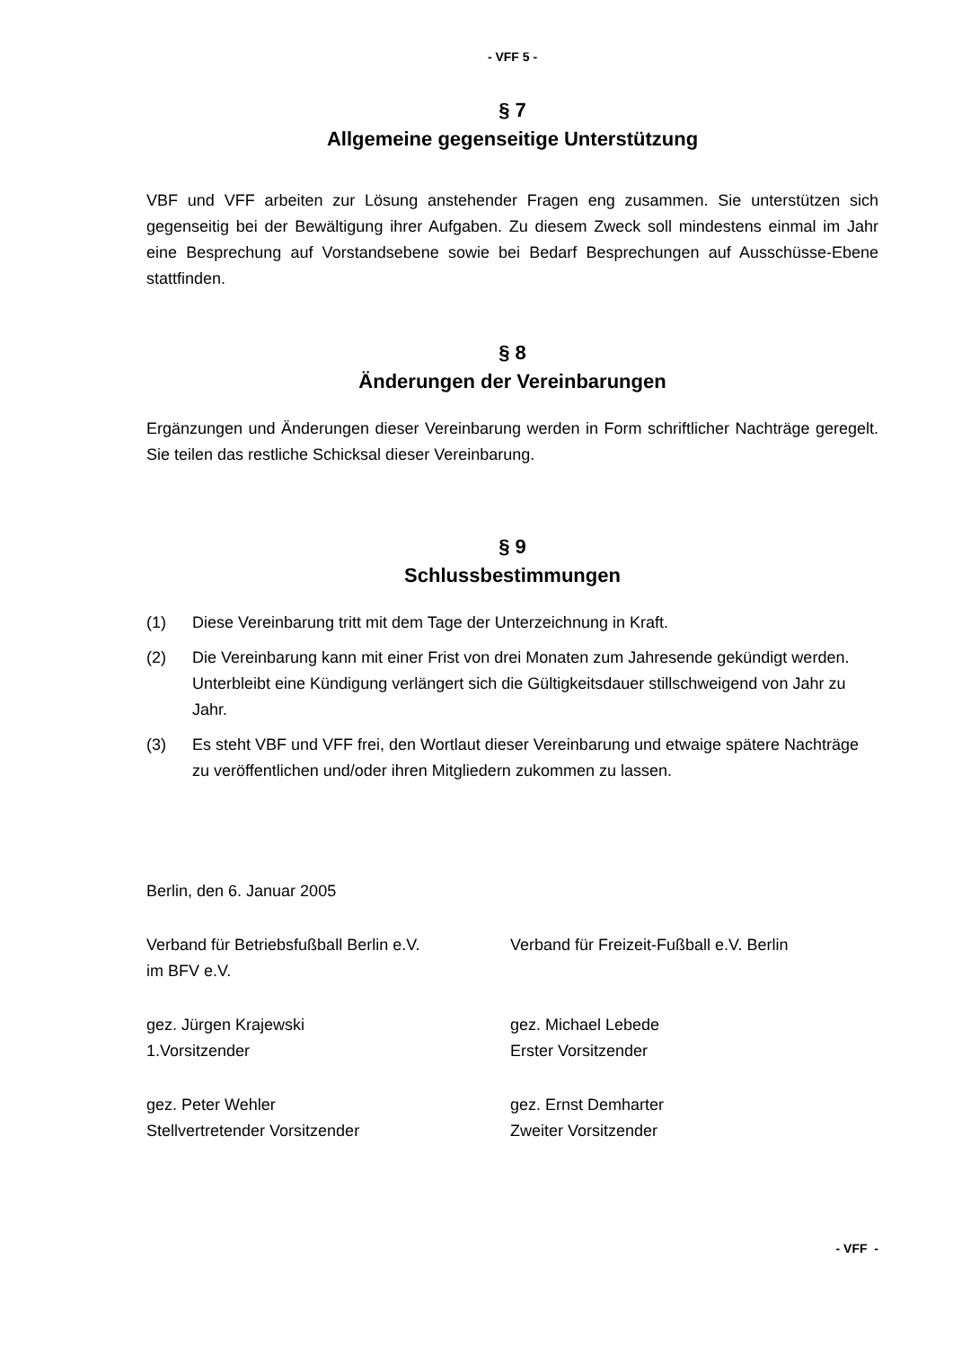- VFF 5 -
§ 7
Allgemeine gegenseitige Unterstützung
VBF und VFF arbeiten zur Lösung anstehender Fragen eng zusammen. Sie unterstützen sich gegenseitig bei der Bewältigung ihrer Aufgaben. Zu diesem Zweck soll mindestens einmal im Jahr eine Besprechung auf Vorstandsebene sowie bei Bedarf Besprechungen auf Ausschüsse-Ebene stattfinden.
§ 8
Änderungen der Vereinbarungen
Ergänzungen und Änderungen dieser Vereinbarung werden in Form schriftlicher Nachträge geregelt. Sie teilen das restliche Schicksal dieser Vereinbarung.
§ 9
Schlussbestimmungen
(1) Diese Vereinbarung tritt mit dem Tage der Unterzeichnung in Kraft.
(2) Die Vereinbarung kann mit einer Frist von drei Monaten zum Jahresende gekündigt werden. Unterbleibt eine Kündigung verlängert sich die Gültigkeitsdauer stillschweigend von Jahr zu Jahr.
(3) Es steht VBF und VFF frei, den Wortlaut dieser Vereinbarung und etwaige spätere Nachträge zu veröffentlichen und/oder ihren Mitgliedern zukommen zu lassen.
Berlin, den 6. Januar 2005
Verband für Betriebsfußball Berlin e.V.
im BFV e.V.
Verband für Freizeit-Fußball e.V. Berlin
gez. Jürgen Krajewski
1.Vorsitzender
gez. Michael Lebede
Erster Vorsitzender
gez. Peter Wehler
Stellvertretender Vorsitzender
gez. Ernst Demharter
Zweiter Vorsitzender
- VFF -